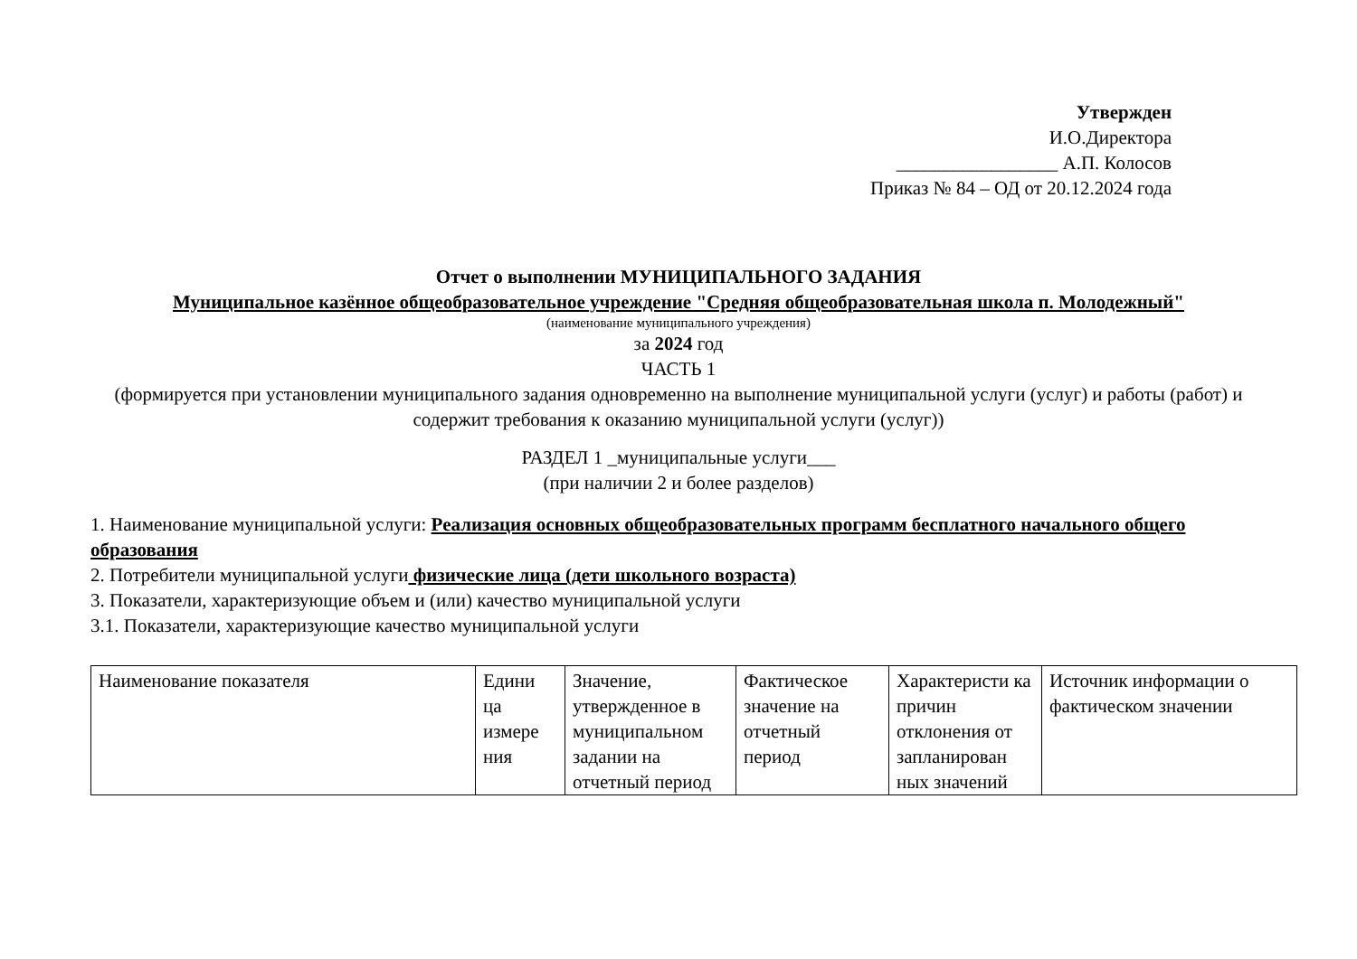Утвержден
И.О.Директора
_________________ А.П. Колосов
Приказ № 84 – ОД от 20.12.2024 года
Отчет о выполнении МУНИЦИПАЛЬНОГО ЗАДАНИЯ
Муниципальное казённое общеобразовательное учреждение "Средняя общеобразовательная школа п. Молодежный"
(наименование муниципального учреждения)
за 2024 год
ЧАСТЬ 1
(формируется при установлении муниципального задания одновременно на выполнение муниципальной услуги (услуг) и работы (работ) и содержит требования к оказанию муниципальной услуги (услуг))
РАЗДЕЛ 1 _муниципальные услуги___
(при наличии 2 и более разделов)
1. Наименование муниципальной услуги: Реализация основных общеобразовательных программ бесплатного начального общего образования
2. Потребители муниципальной услуги физические лица (дети школьного возраста)
3. Показатели, характеризующие объем и (или) качество муниципальной услуги
3.1. Показатели, характеризующие качество муниципальной услуги
| Наименование показателя | Едини ца измере ния | Значение, утвержденное в муниципальном задании на отчетный период | Фактическое значение на отчетный период | Характеристи ка причин отклонения от запланирован ных значений | Источник информации о фактическом значении |